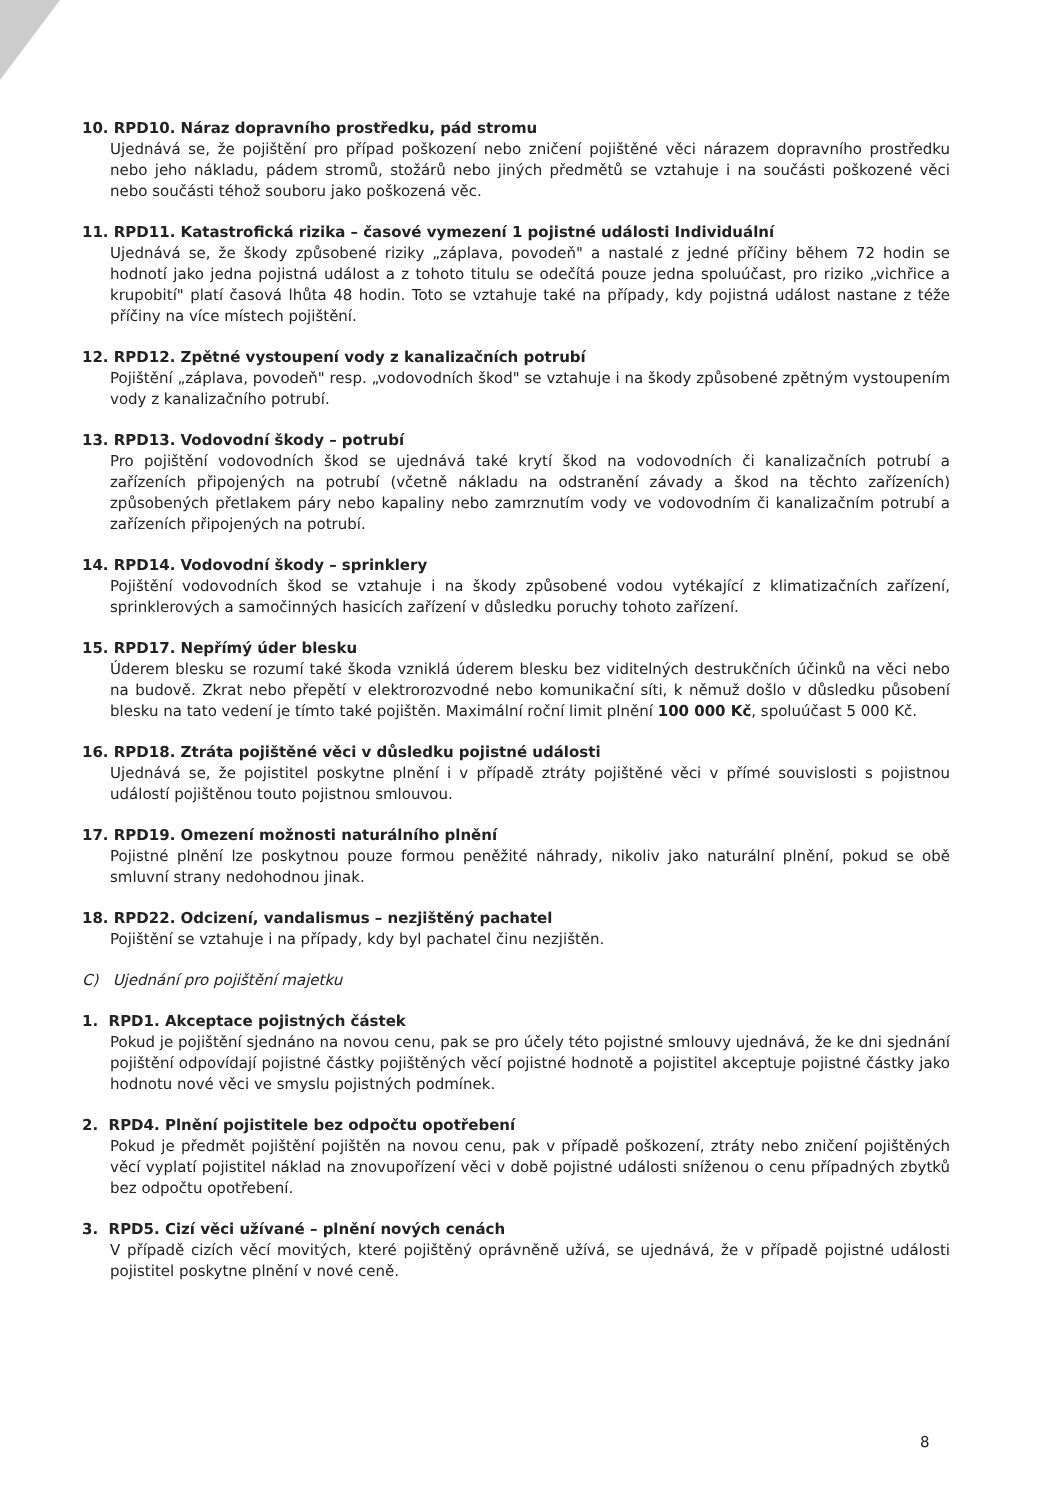10. RPD10. Náraz dopravního prostředku, pád stromu
Ujednává se, že pojištění pro případ poškození nebo zničení pojištěné věci nárazem dopravního prostředku nebo jeho nákladu, pádem stromů, stožárů nebo jiných předmětů se vztahuje i na součásti poškozené věci nebo součásti téhož souboru jako poškozená věc.
11. RPD11. Katastrofická rizika – časové vymezení 1 pojistné události Individuální
Ujednává se, že škody způsobené riziky „záplava, povodeň" a nastalé z jedné příčiny během 72 hodin se hodnotí jako jedna pojistná událost a z tohoto titulu se odečítá pouze jedna spoluúčast, pro riziko „vichřice a krupobití" platí časová lhůta 48 hodin. Toto se vztahuje také na případy, kdy pojistná událost nastane z téže příčiny na více místech pojištění.
12. RPD12. Zpětné vystoupení vody z kanalizačních potrubí
Pojištění „záplava, povodeň" resp. „vodovodních škod" se vztahuje i na škody způsobené zpětným vystoupením vody z kanalizačního potrubí.
13. RPD13. Vodovodní škody – potrubí
Pro pojištění vodovodních škod se ujednává také krytí škod na vodovodních či kanalizačních potrubí a zařízeních připojených na potrubí (včetně nákladu na odstranění závady a škod na těchto zařízeních) způsobených přetlakem páry nebo kapaliny nebo zamrznutím vody ve vodovodním či kanalizačním potrubí a zařízeních připojených na potrubí.
14. RPD14. Vodovodní škody – sprinklery
Pojištění vodovodních škod se vztahuje i na škody způsobené vodou vytékající z klimatizačních zařízení, sprinklerových a samočinných hasicích zařízení v důsledku poruchy tohoto zařízení.
15. RPD17. Nepřímý úder blesku
Úderem blesku se rozumí také škoda vzniklá úderem blesku bez viditelných destrukčních účinků na věci nebo na budově. Zkrat nebo přepětí v elektrorozvodné nebo komunikační síti, k němuž došlo v důsledku působení blesku na tato vedení je tímto také pojištěn. Maximální roční limit plnění 100 000 Kč, spoluúčast 5 000 Kč.
16. RPD18. Ztráta pojištěné věci v důsledku pojistné události
Ujednává se, že pojistitel poskytne plnění i v případě ztráty pojištěné věci v přímé souvislosti s pojistnou událostí pojištěnou touto pojistnou smlouvou.
17. RPD19. Omezení možnosti naturálního plnění
Pojistné plnění lze poskytnou pouze formou peněžité náhrady, nikoliv jako naturální plnění, pokud se obě smluvní strany nedohodnou jinak.
18. RPD22. Odcizení, vandalismus – nezjištěný pachatel
Pojištění se vztahuje i na případy, kdy byl pachatel činu nezjištěn.
C) Ujednání pro pojištění majetku
1. RPD1. Akceptace pojistných částek
Pokud je pojištění sjednáno na novou cenu, pak se pro účely této pojistné smlouvy ujednává, že ke dni sjednání pojištění odpovídají pojistné částky pojištěných věcí pojistné hodnotě a pojistitel akceptuje pojistné částky jako hodnotu nové věci ve smyslu pojistných podmínek.
2. RPD4. Plnění pojistitele bez odpočtu opotřebení
Pokud je předmět pojištění pojištěn na novou cenu, pak v případě poškození, ztráty nebo zničení pojištěných věcí vyplatí pojistitel náklad na znovupořízení věci v době pojistné události sníženou o cenu případných zbytků bez odpočtu opotřebení.
3. RPD5. Cizí věci užívané – plnění nových cenách
V případě cizích věcí movitých, které pojištěný oprávněně užívá, se ujednává, že v případě pojistné události pojistitel poskytne plnění v nové ceně.
8